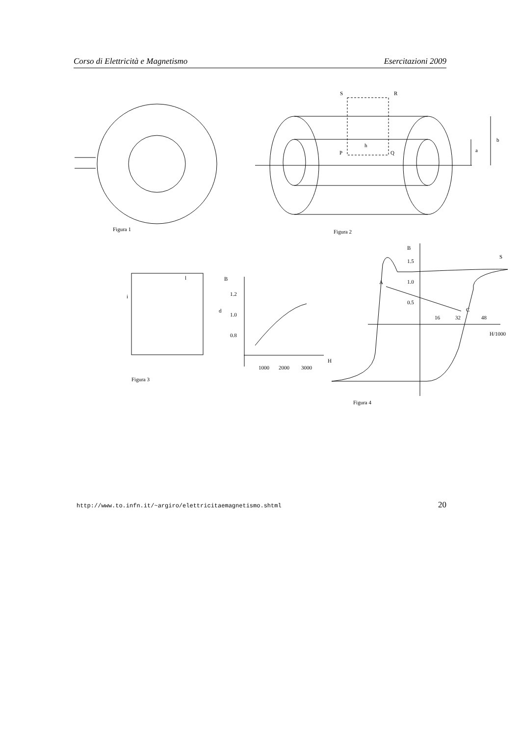Corso di Elettricità e Magnetismo Esercitazioni 2009
Figura 1
Figura 2
S
R
h
P
Q
a
b
l
i
d
Figura 3
B
1.2
1.0
0.8
1000
2000
3000
H
B
S
1.5
1.0
0.5
A
C
16
32
48
H/1000
Figura 4
http://www.to.infn.it/~argiro/elettricitaemagnetismo.shtml 20